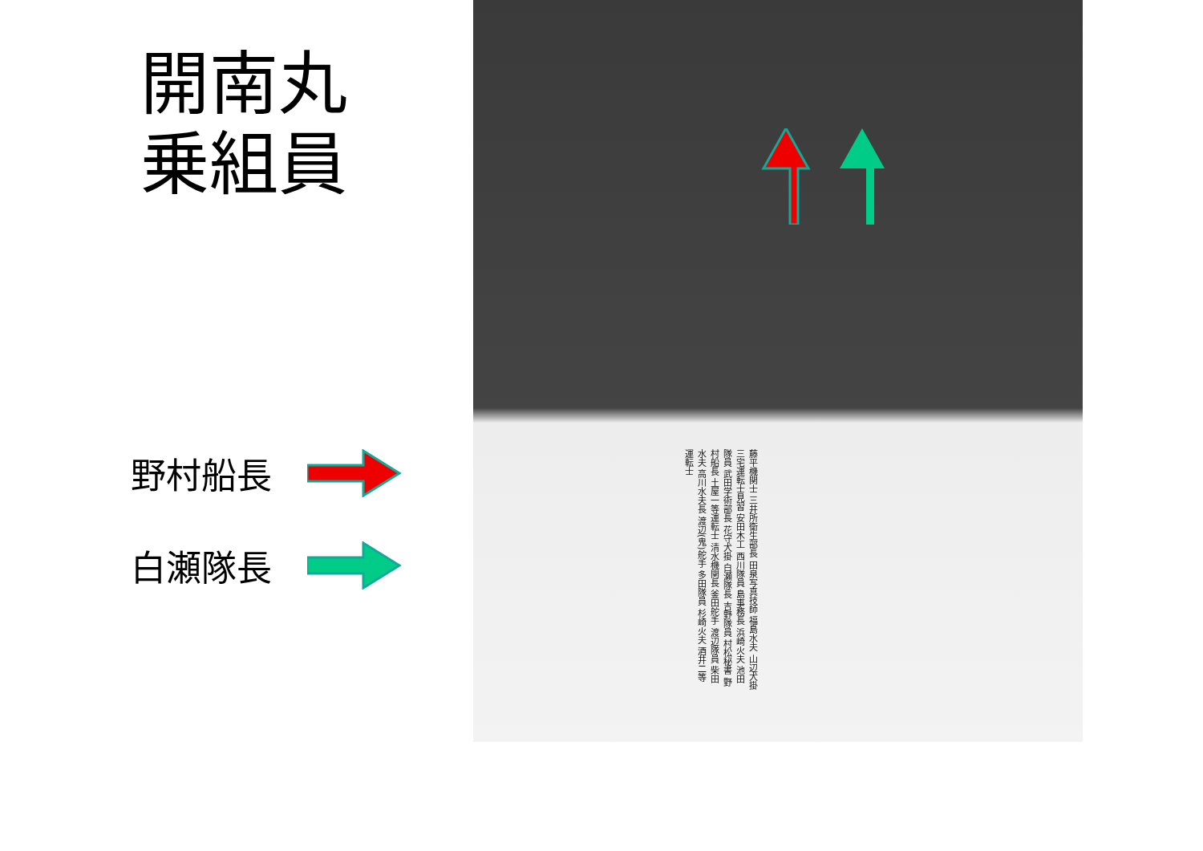開南丸
乗組員
野村船長
白瀬隊長
藤平機関士 三井所衛生部長 田泉写真技師 福島水夫 山辺犬掛 三宅運転士見習 安田木工 西川隊員 島事務長 浜崎火夫 池田隊員 武田学術部長 花守犬掛 白瀬隊長 吉野隊員 村松秘書 野村船長 土屋一等運転士 清水機関長 釜田舵手 渡辺隊員 柴田水夫 高川水夫長 渡辺(鬼)舵手 多田隊員 杉崎火夫 酒井二等運転士